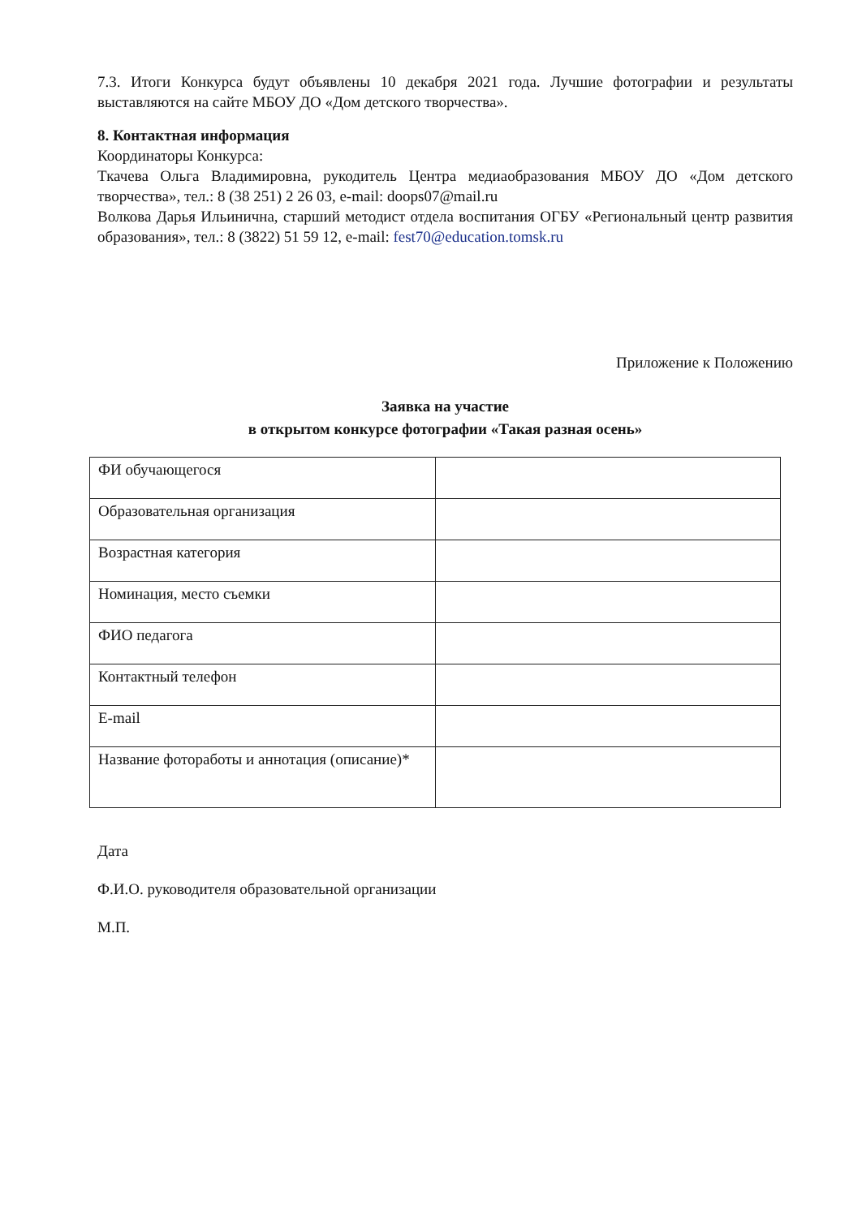7.3. Итоги Конкурса будут объявлены 10 декабря 2021 года. Лучшие фотографии и результаты выставляются на сайте МБОУ ДО «Дом детского творчества».
8. Контактная информация
Координаторы Конкурса:
Ткачева Ольга Владимировна, рукодитель Центра медиаобразования МБОУ ДО «Дом детского творчества», тел.: 8 (38 251) 2 26 03, e-mail: doops07@mail.ru
Волкова Дарья Ильинична, старший методист отдела воспитания ОГБУ «Региональный центр развития образования», тел.: 8 (3822) 51 59 12, e-mail: fest70@education.tomsk.ru
Приложение к Положению
Заявка на участие
в открытом конкурсе фотографии «Такая разная осень»
| ФИ обучающегося | |
| Образовательная организация | |
| Возрастная категория | |
| Номинация, место съемки | |
| ФИО педагога | |
| Контактный телефон | |
| E-mail | |
| Название фотоработы и аннотация (описание)* | |
Дата
Ф.И.О. руководителя образовательной организации
М.П.